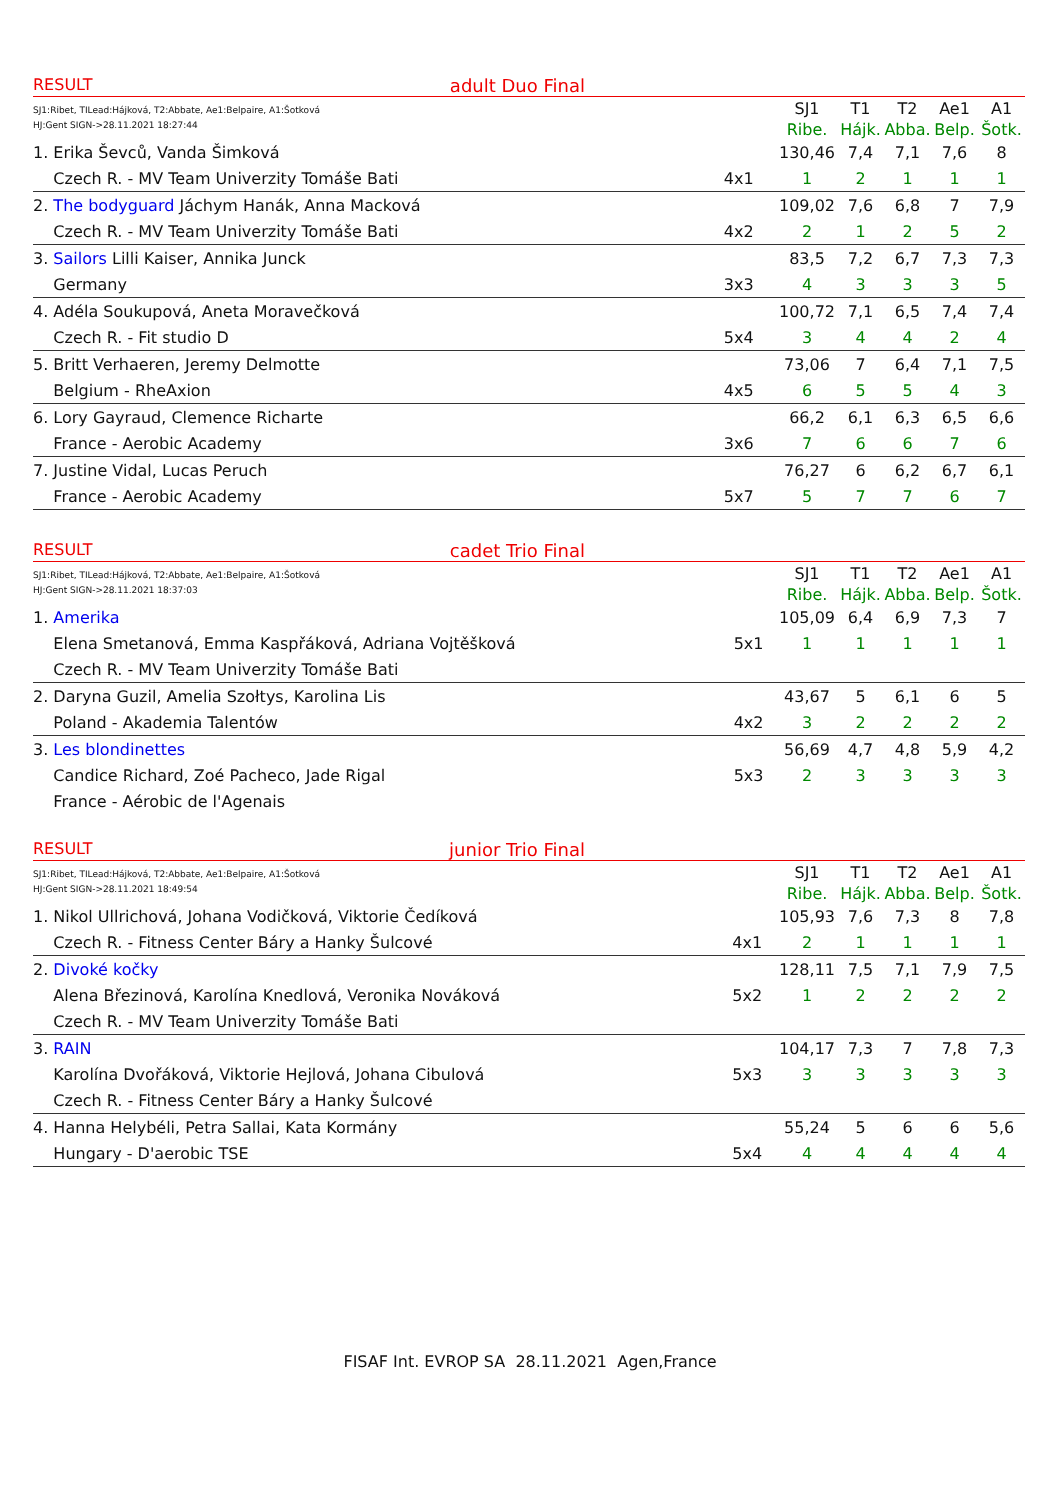RESULT adult Duo Final
| SJ1:Ribet, TILead:Hájková, T2:Abbate, Ae1:Belpaire, A1:Šotková HJ:Gent SIGN->28.11.2021 18:27:44 | | SJ1 | T1 | T2 | Ae1 | A1 |
| | | Ribe. | Hájk. | Abba. | Belp. | Šotk. |
| 1. Erika Ševců, Vanda Šimková | | 130,46 | 7,4 | 7,1 | 7,6 | 8 |
| Czech R. - MV Team Univerzity Tomáše Bati | 4x1 | 1 | 2 | 1 | 1 | 1 |
| 2. The bodyguard Jáchym Hanák, Anna Macková | | 109,02 | 7,6 | 6,8 | 7 | 7,9 |
| Czech R. - MV Team Univerzity Tomáše Bati | 4x2 | 2 | 1 | 2 | 5 | 2 |
| 3. Sailors Lilli Kaiser, Annika Junck | | 83,5 | 7,2 | 6,7 | 7,3 | 7,3 |
| Germany | 3x3 | 4 | 3 | 3 | 3 | 5 |
| 4. Adéla Soukupová, Aneta Moravečková | | 100,72 | 7,1 | 6,5 | 7,4 | 7,4 |
| Czech R. - Fit studio D | 5x4 | 3 | 4 | 4 | 2 | 4 |
| 5. Britt Verhaeren, Jeremy Delmotte | | 73,06 | 7 | 6,4 | 7,1 | 7,5 |
| Belgium - RheAxion | 4x5 | 6 | 5 | 5 | 4 | 3 |
| 6. Lory Gayraud, Clemence Richarte | | 66,2 | 6,1 | 6,3 | 6,5 | 6,6 |
| France - Aerobic Academy | 3x6 | 7 | 6 | 6 | 7 | 6 |
| 7. Justine Vidal, Lucas Peruch | | 76,27 | 6 | 6,2 | 6,7 | 6,1 |
| France - Aerobic Academy | 5x7 | 5 | 7 | 7 | 6 | 7 |
RESULT cadet Trio Final
| SJ1:Ribet, TILead:Hájková, T2:Abbate, Ae1:Belpaire, A1:Šotková HJ:Gent SIGN->28.11.2021 18:37:03 | | SJ1 | T1 | T2 | Ae1 | A1 |
| | | Ribe. | Hájk. | Abba. | Belp. | Šotk. |
| 1. Amerika | | 105,09 | 6,4 | 6,9 | 7,3 | 7 |
| Elena Smetanová, Emma Kaspřáková, Adriana Vojtěšková | 5x1 | 1 | 1 | 1 | 1 | 1 |
| Czech R. - MV Team Univerzity Tomáše Bati | | | | | | |
| 2. Daryna Guzil, Amelia Szołtys, Karolina Lis | | 43,67 | 5 | 6,1 | 6 | 5 |
| Poland - Akademia Talentów | 4x2 | 3 | 2 | 2 | 2 | 2 |
| 3. Les blondinettes | | 56,69 | 4,7 | 4,8 | 5,9 | 4,2 |
| Candice Richard, Zoé Pacheco, Jade Rigal | 5x3 | 2 | 3 | 3 | 3 | 3 |
| France - Aérobic de l'Agenais | | | | | | |
RESULT junior Trio Final
| SJ1:Ribet, TILead:Hájková, T2:Abbate, Ae1:Belpaire, A1:Šotková HJ:Gent SIGN->28.11.2021 18:49:54 | | SJ1 | T1 | T2 | Ae1 | A1 |
| | | Ribe. | Hájk. | Abba. | Belp. | Šotk. |
| 1. Nikol Ullrichová, Johana Vodičková, Viktorie Čedíková | | 105,93 | 7,6 | 7,3 | 8 | 7,8 |
| Czech R. - Fitness Center Báry a Hanky Šulcové | 4x1 | 2 | 1 | 1 | 1 | 1 |
| 2. Divoké kočky | | 128,11 | 7,5 | 7,1 | 7,9 | 7,5 |
| Alena Březinová, Karolína Knedlová, Veronika Nováková | 5x2 | 1 | 2 | 2 | 2 | 2 |
| Czech R. - MV Team Univerzity Tomáše Bati | | | | | | |
| 3. RAIN | | 104,17 | 7,3 | 7 | 7,8 | 7,3 |
| Karolína Dvořáková, Viktorie Hejlová, Johana Cibulová | 5x3 | 3 | 3 | 3 | 3 | 3 |
| Czech R. - Fitness Center Báry a Hanky Šulcové | | | | | | |
| 4. Hanna Helybéli, Petra Sallai, Kata Kormány | | 55,24 | 5 | 6 | 6 | 5,6 |
| Hungary - D'aerobic TSE | 5x4 | 4 | 4 | 4 | 4 | 4 |
FISAF Int. EVROP SA 28.11.2021 Agen,France